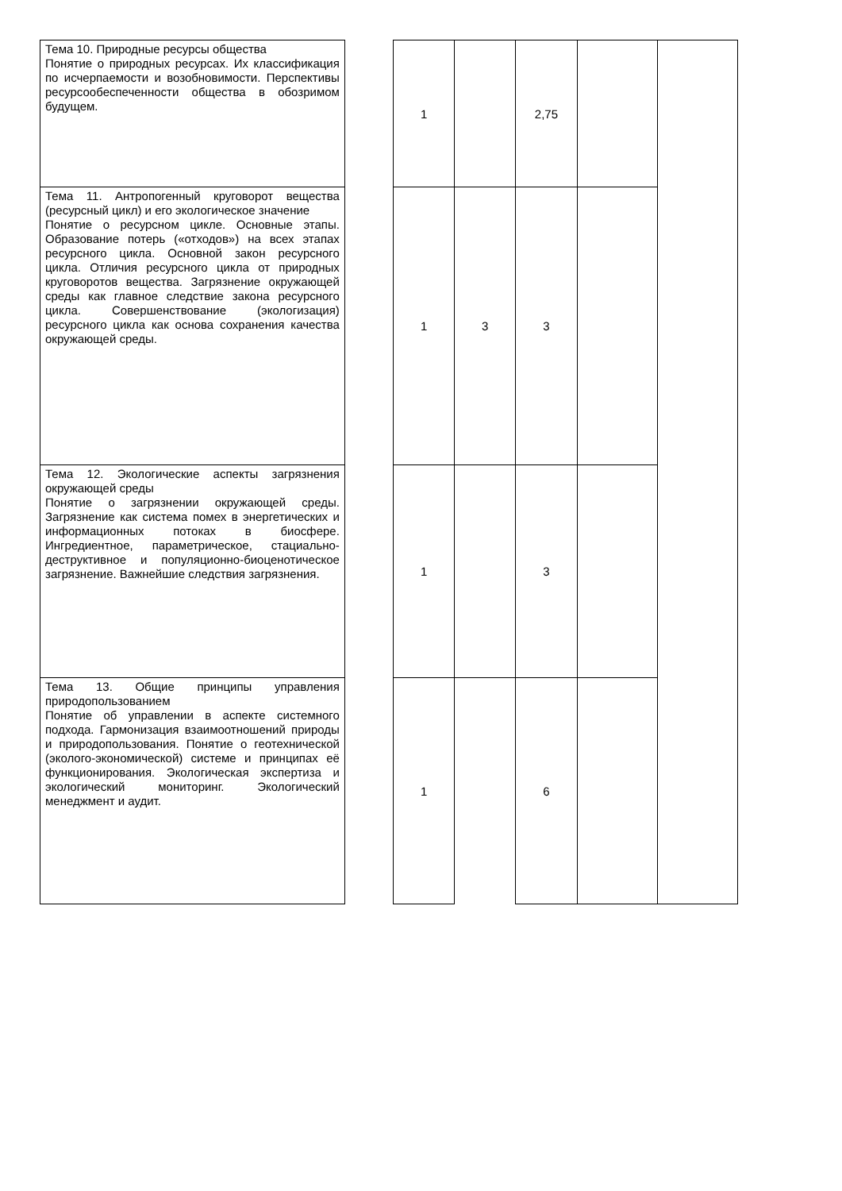| Тема 10. Природные ресурсы общества Понятие о природных ресурсах. Их классификация по исчерпаемости и возобновимости. Перспективы ресурсообеспеченности общества в обозримом будущем. | | 1 | | 2,75 | | |
| Тема 11. Антропогенный круговорот вещества (ресурсный цикл) и его экологическое значение Понятие о ресурсном цикле. Основные этапы. Образование потерь («отходов») на всех этапах ресурсного цикла. Основной закон ресурсного цикла. Отличия ресурсного цикла от природных круговоротов вещества. Загрязнение окружающей среды как главное следствие закона ресурсного цикла. Совершенствование (экологизация) ресурсного цикла как основа сохранения качества окружающей среды. | | 1 | 3 | 3 | | |
| Тема 12. Экологические аспекты загрязнения окружающей среды Понятие о загрязнении окружающей среды. Загрязнение как система помех в энергетических и информационных потоках в биосфере. Ингредиентное, параметрическое, стациально-деструктивное и популяционно-биоценотическое загрязнение. Важнейшие следствия загрязнения. | | 1 | | 3 | | |
| Тема 13. Общие принципы управления природопользованием Понятие об управлении в аспекте системного подхода. Гармонизация взаимоотношений природы и природопользования. Понятие о геотехнической (эколого-экономической) системе и принципах её функционирования. Экологическая экспертиза и экологический мониторинг. Экологический менеджмент и аудит. | | 1 | | 6 | | |